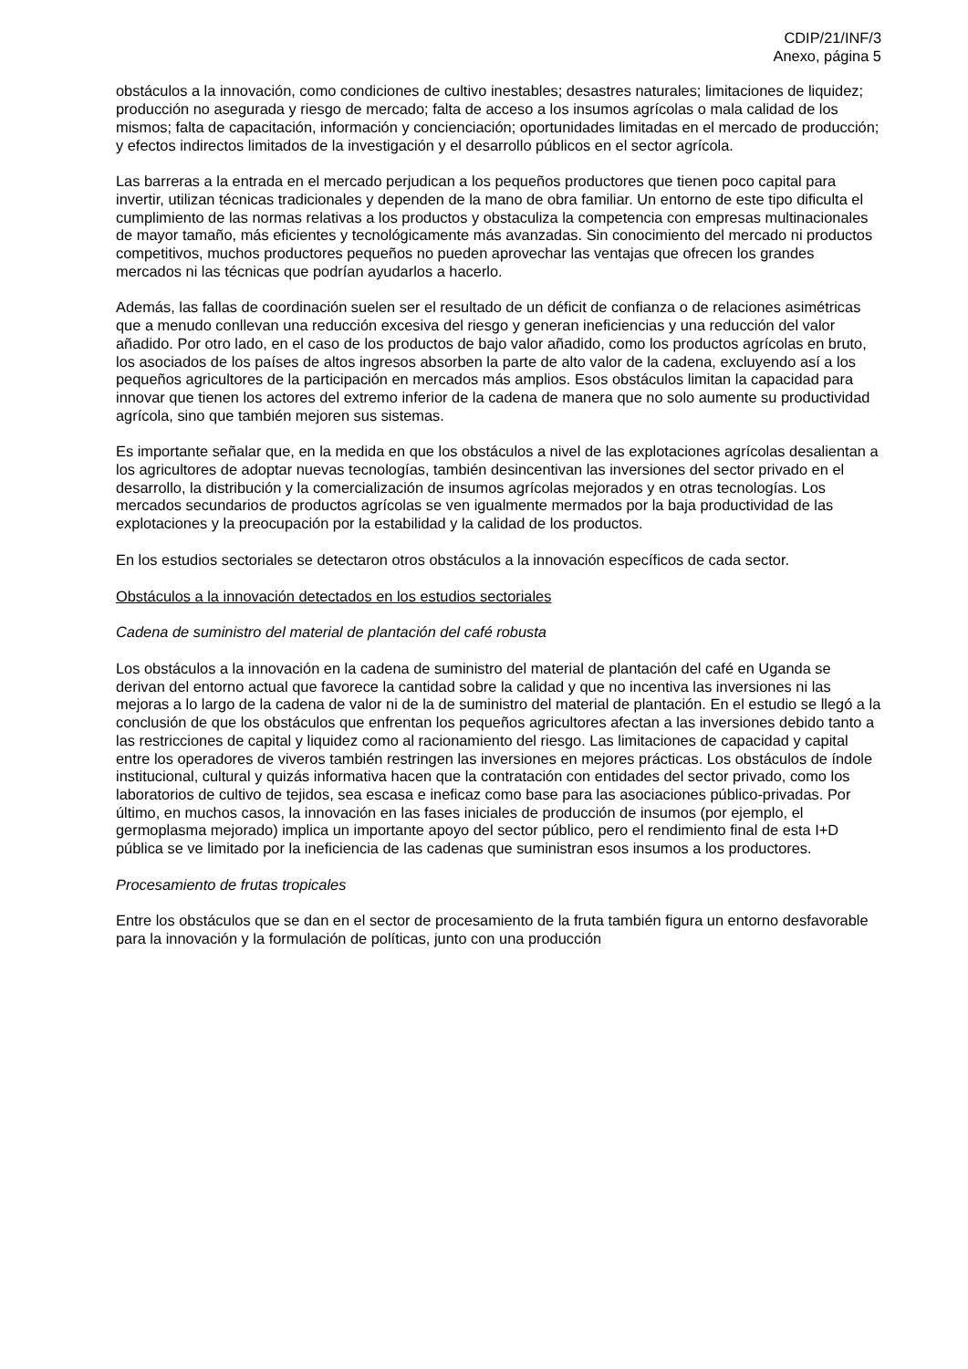CDIP/21/INF/3
Anexo, página 5
obstáculos a la innovación, como condiciones de cultivo inestables; desastres naturales; limitaciones de liquidez; producción no asegurada y riesgo de mercado; falta de acceso a los insumos agrícolas o mala calidad de los mismos; falta de capacitación, información y concienciación; oportunidades limitadas en el mercado de producción; y efectos indirectos limitados de la investigación y el desarrollo públicos en el sector agrícola.
Las barreras a la entrada en el mercado perjudican a los pequeños productores que tienen poco capital para invertir, utilizan técnicas tradicionales y dependen de la mano de obra familiar. Un entorno de este tipo dificulta el cumplimiento de las normas relativas a los productos y obstaculiza la competencia con empresas multinacionales de mayor tamaño, más eficientes y tecnológicamente más avanzadas. Sin conocimiento del mercado ni productos competitivos, muchos productores pequeños no pueden aprovechar las ventajas que ofrecen los grandes mercados ni las técnicas que podrían ayudarlos a hacerlo.
Además, las fallas de coordinación suelen ser el resultado de un déficit de confianza o de relaciones asimétricas que a menudo conllevan una reducción excesiva del riesgo y generan ineficiencias y una reducción del valor añadido. Por otro lado, en el caso de los productos de bajo valor añadido, como los productos agrícolas en bruto, los asociados de los países de altos ingresos absorben la parte de alto valor de la cadena, excluyendo así a los pequeños agricultores de la participación en mercados más amplios. Esos obstáculos limitan la capacidad para innovar que tienen los actores del extremo inferior de la cadena de manera que no solo aumente su productividad agrícola, sino que también mejoren sus sistemas.
Es importante señalar que, en la medida en que los obstáculos a nivel de las explotaciones agrícolas desalientan a los agricultores de adoptar nuevas tecnologías, también desincentivan las inversiones del sector privado en el desarrollo, la distribución y la comercialización de insumos agrícolas mejorados y en otras tecnologías. Los mercados secundarios de productos agrícolas se ven igualmente mermados por la baja productividad de las explotaciones y la preocupación por la estabilidad y la calidad de los productos.
En los estudios sectoriales se detectaron otros obstáculos a la innovación específicos de cada sector.
Obstáculos a la innovación detectados en los estudios sectoriales
Cadena de suministro del material de plantación del café robusta
Los obstáculos a la innovación en la cadena de suministro del material de plantación del café en Uganda se derivan del entorno actual que favorece la cantidad sobre la calidad y que no incentiva las inversiones ni las mejoras a lo largo de la cadena de valor ni de la de suministro del material de plantación. En el estudio se llegó a la conclusión de que los obstáculos que enfrentan los pequeños agricultores afectan a las inversiones debido tanto a las restricciones de capital y liquidez como al racionamiento del riesgo. Las limitaciones de capacidad y capital entre los operadores de viveros también restringen las inversiones en mejores prácticas. Los obstáculos de índole institucional, cultural y quizás informativa hacen que la contratación con entidades del sector privado, como los laboratorios de cultivo de tejidos, sea escasa e ineficaz como base para las asociaciones público-privadas. Por último, en muchos casos, la innovación en las fases iniciales de producción de insumos (por ejemplo, el germoplasma mejorado) implica un importante apoyo del sector público, pero el rendimiento final de esta I+D pública se ve limitado por la ineficiencia de las cadenas que suministran esos insumos a los productores.
Procesamiento de frutas tropicales
Entre los obstáculos que se dan en el sector de procesamiento de la fruta también figura un entorno desfavorable para la innovación y la formulación de políticas, junto con una producción